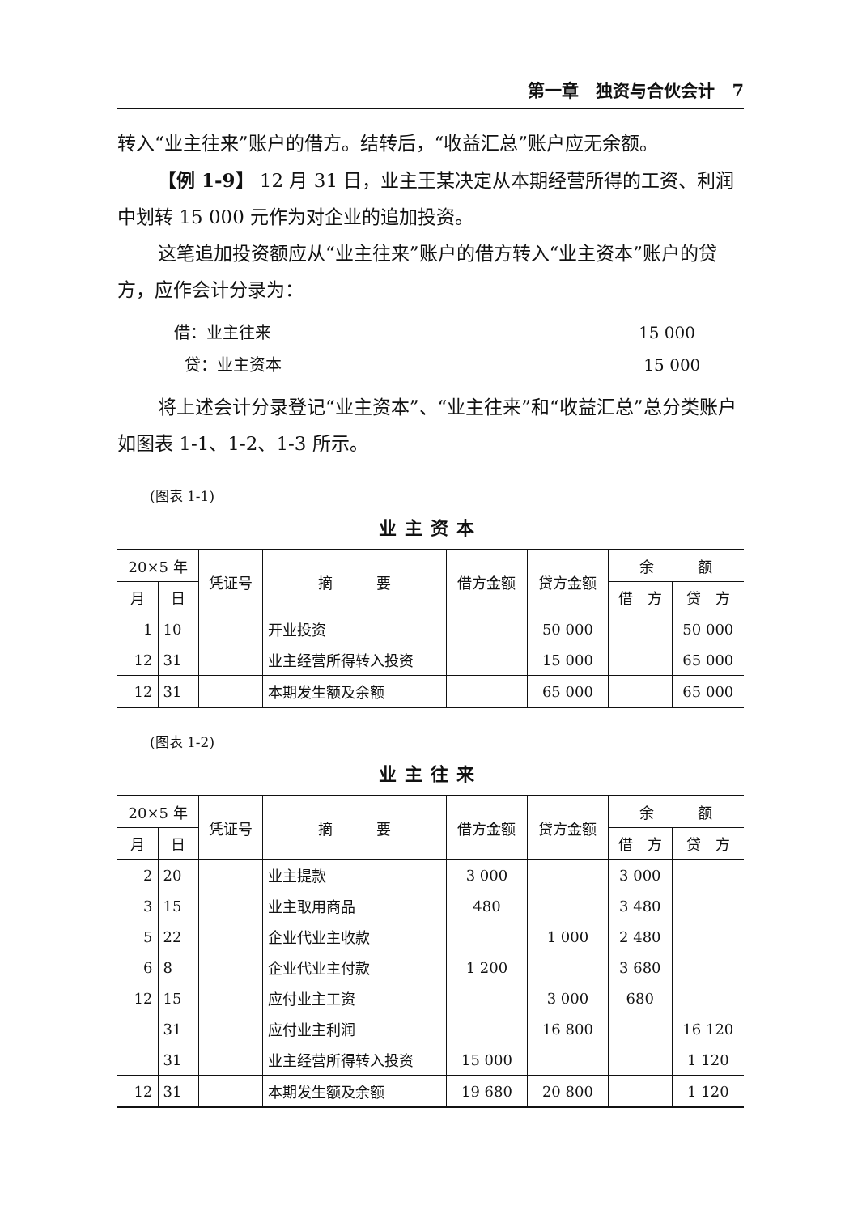第一章　独资与合伙会计　7
转入“业主往来”账户的借方。结转后，“收益汇总”账户应无余额。
【例 1-9】 12 月 31 日，业主王某决定从本期经营所得的工资、利润中划转 15 000 元作为对企业的追加投资。
这笔追加投资额应从“业主往来”账户的借方转入“业主资本”账户的贷方，应作会计分录为：
借：业主往来
贷：业主资本
15 000
15 000
将上述会计分录登记“业主资本”、“业主往来”和“收益汇总”总分类账户如图表 1-1、1-2、1-3 所示。
(图表 1-1)
业主资本
| 20×5 年 | | 凭证号 | 摘 要 | 借方金额 | 贷方金额 | 余 额 | |
| --- | --- | --- | --- | --- | --- | --- | --- |
| 月 | 日 | | | | | 借 方 | 贷 方 |
| 1 | 10 | | 开业投资 | | 50 000 | | 50 000 |
| 12 | 31 | | 业主经营所得转入投资 | | 15 000 | | 65 000 |
| 12 | 31 | | 本期发生额及余额 | | 65 000 | | 65 000 |
(图表 1-2)
业主往来
| 20×5 年 | | 凭证号 | 摘 要 | 借方金额 | 贷方金额 | 余 额 | |
| --- | --- | --- | --- | --- | --- | --- | --- |
| 月 | 日 | | | | | 借 方 | 贷 方 |
| 2 | 20 | | 业主提款 | 3 000 | | 3 000 | |
| 3 | 15 | | 业主取用商品 | 480 | | 3 480 | |
| 5 | 22 | | 企业代业主收款 | | 1 000 | 2 480 | |
| 6 | 8 | | 企业代业主付款 | 1 200 | | 3 680 | |
| 12 | 15 | | 应付业主工资 | | 3 000 | 680 | |
| | 31 | | 应付业主利润 | | 16 800 | | 16 120 |
| | 31 | | 业主经营所得转入投资 | 15 000 | | | 1 120 |
| 12 | 31 | | 本期发生额及余额 | 19 680 | 20 800 | | 1 120 |